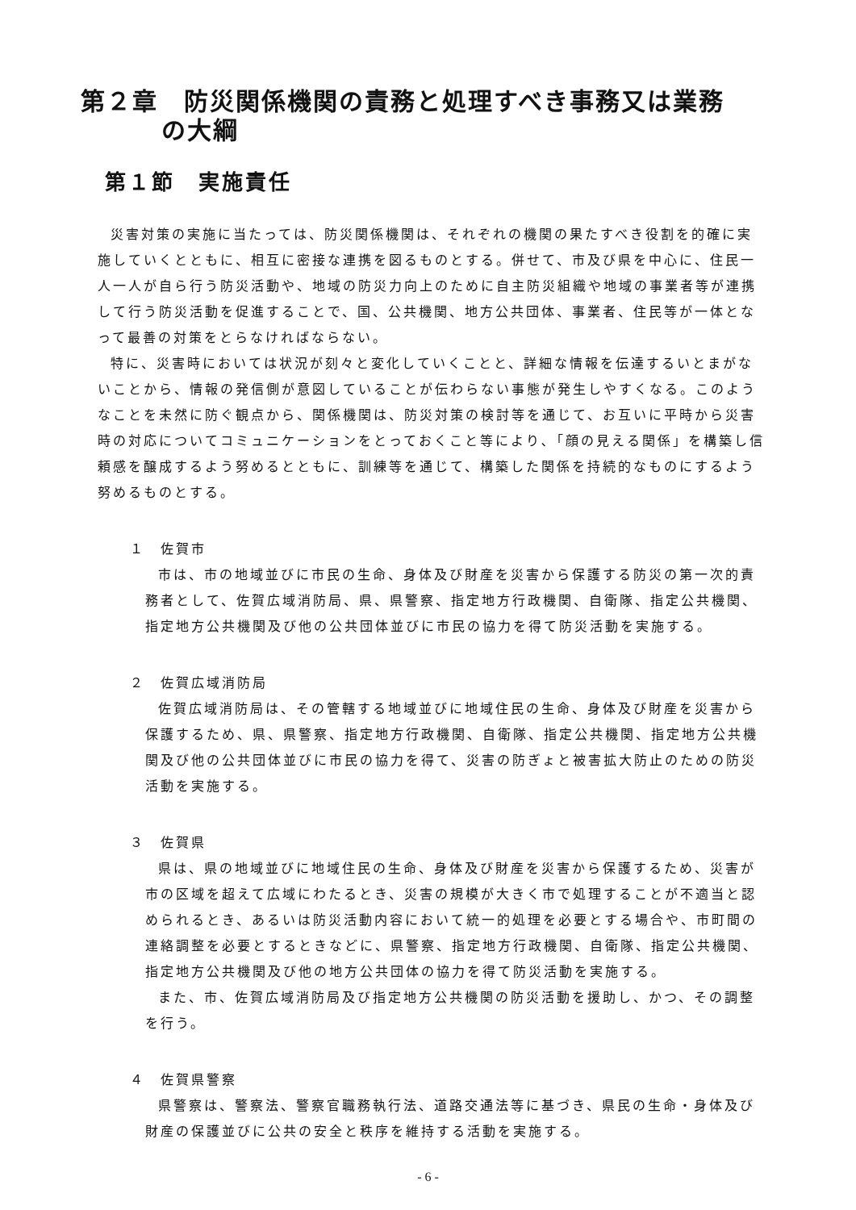第２章　防災関係機関の責務と処理すべき事務又は業務
の大綱
第１節　実施責任
災害対策の実施に当たっては、防災関係機関は、それぞれの機関の果たすべき役割を的確に実施していくとともに、相互に密接な連携を図るものとする。併せて、市及び県を中心に、住民一人一人が自ら行う防災活動や、地域の防災力向上のために自主防災組織や地域の事業者等が連携して行う防災活動を促進することで、国、公共機関、地方公共団体、事業者、住民等が一体となって最善の対策をとらなければならない。
特に、災害時においては状況が刻々と変化していくことと、詳細な情報を伝達するいとまがないことから、情報の発信側が意図していることが伝わらない事態が発生しやすくなる。このようなことを未然に防ぐ観点から、関係機関は、防災対策の検討等を通じて、お互いに平時から災害時の対応についてコミュニケーションをとっておくこと等により､「顔の見える関係」を構築し信頼感を醸成するよう努めるとともに、訓練等を通じて、構築した関係を持続的なものにするよう努めるものとする。
１　佐賀市
市は、市の地域並びに市民の生命、身体及び財産を災害から保護する防災の第一次的責務者として、佐賀広域消防局、県、県警察、指定地方行政機関、自衛隊、指定公共機関、指定地方公共機関及び他の公共団体並びに市民の協力を得て防災活動を実施する。
２　佐賀広域消防局
佐賀広域消防局は、その管轄する地域並びに地域住民の生命、身体及び財産を災害から保護するため、県、県警察、指定地方行政機関、自衛隊、指定公共機関、指定地方公共機関及び他の公共団体並びに市民の協力を得て、災害の防ぎょと被害拡大防止のための防災活動を実施する。
３　佐賀県
県は、県の地域並びに地域住民の生命、身体及び財産を災害から保護するため、災害が市の区域を超えて広域にわたるとき、災害の規模が大きく市で処理することが不適当と認められるとき、あるいは防災活動内容において統一的処理を必要とする場合や、市町間の連絡調整を必要とするときなどに、県警察、指定地方行政機関、自衛隊、指定公共機関、指定地方公共機関及び他の地方公共団体の協力を得て防災活動を実施する。
また、市、佐賀広域消防局及び指定地方公共機関の防災活動を援助し、かつ、その調整を行う。
４　佐賀県警察
県警察は、警察法、警察官職務執行法、道路交通法等に基づき、県民の生命・身体及び財産の保護並びに公共の安全と秩序を維持する活動を実施する。
- 6 -